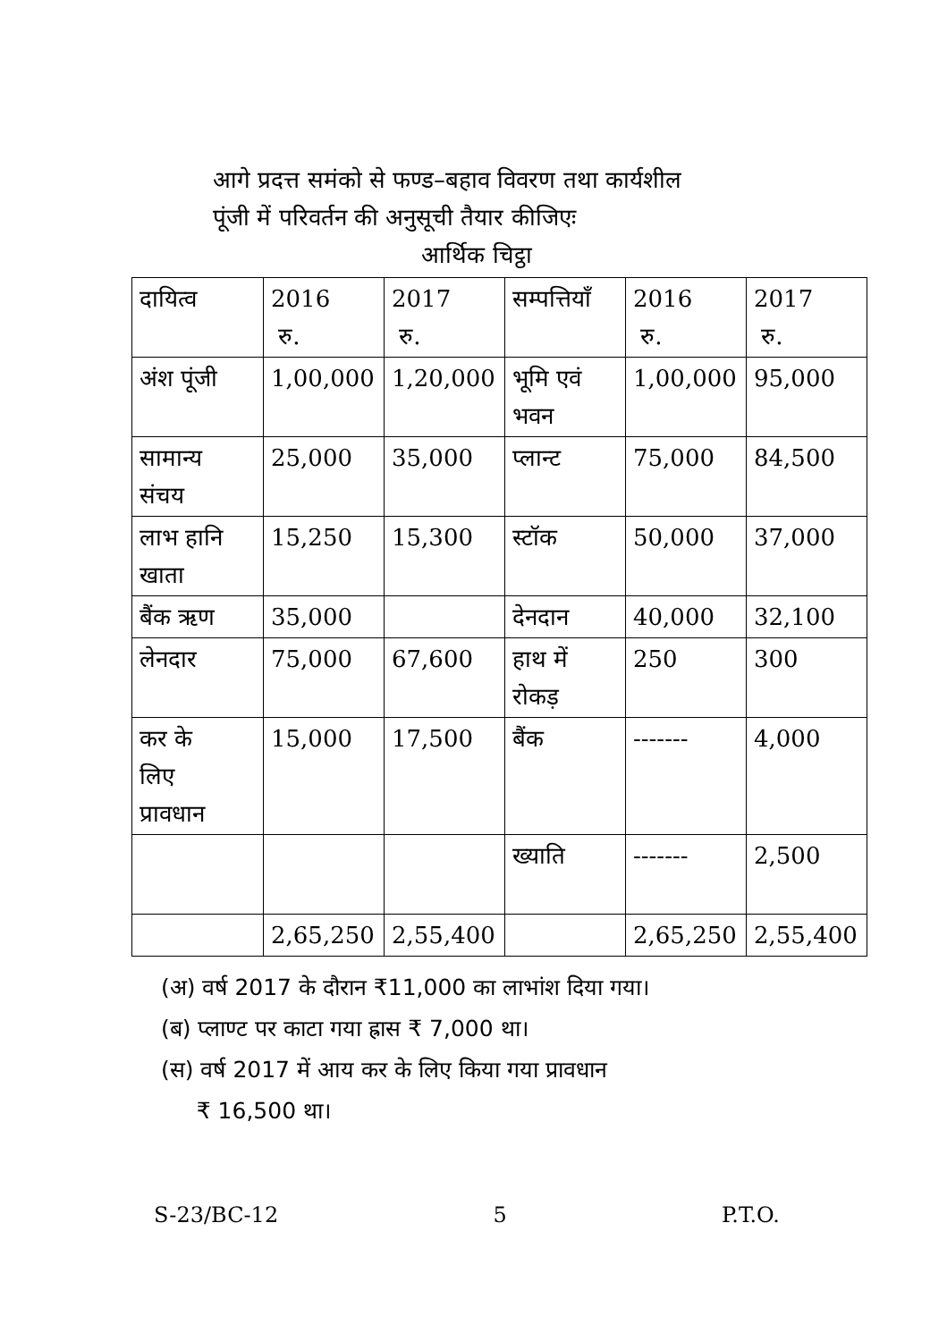आगे प्रदत्त समंको से फण्ड–बहाव विवरण तथा कार्यशील
पूंजी में परिवर्तन की अनुसूची तैयार कीजिएः
आर्थिक चिट्ठा
| दायित्व | 2016 रु. | 2017 रु. | सम्पत्तियाँ | 2016 रु. | 2017 रु. |
| अंश पूंजी | 1,00,000 | 1,20,000 | भूमि एवं भवन | 1,00,000 | 95,000 |
| सामान्य संचय | 25,000 | 35,000 | प्लान्ट | 75,000 | 84,500 |
| लाभ हानि खाता | 15,250 | 15,300 | स्टॉक | 50,000 | 37,000 |
| बैंक ऋण | 35,000 | | देनदान | 40,000 | 32,100 |
| लेनदार | 75,000 | 67,600 | हाथ में रोकड़ | 250 | 300 |
| कर के लिए प्रावधान | 15,000 | 17,500 | बैंक | ------- | 4,000 |
| | | | ख्याति | ------- | 2,500 |
| | 2,65,250 | 2,55,400 | | 2,65,250 | 2,55,400 |
(अ) वर्ष 2017 के दौरान ₹11,000 का लाभांश दिया गया।
(ब) प्लाण्ट पर काटा गया ह्रास ₹ 7,000 था।
(स) वर्ष 2017 में आय कर के लिए किया गया प्रावधान
₹ 16,500 था।
S-23/BC-12 5 P.T.O.